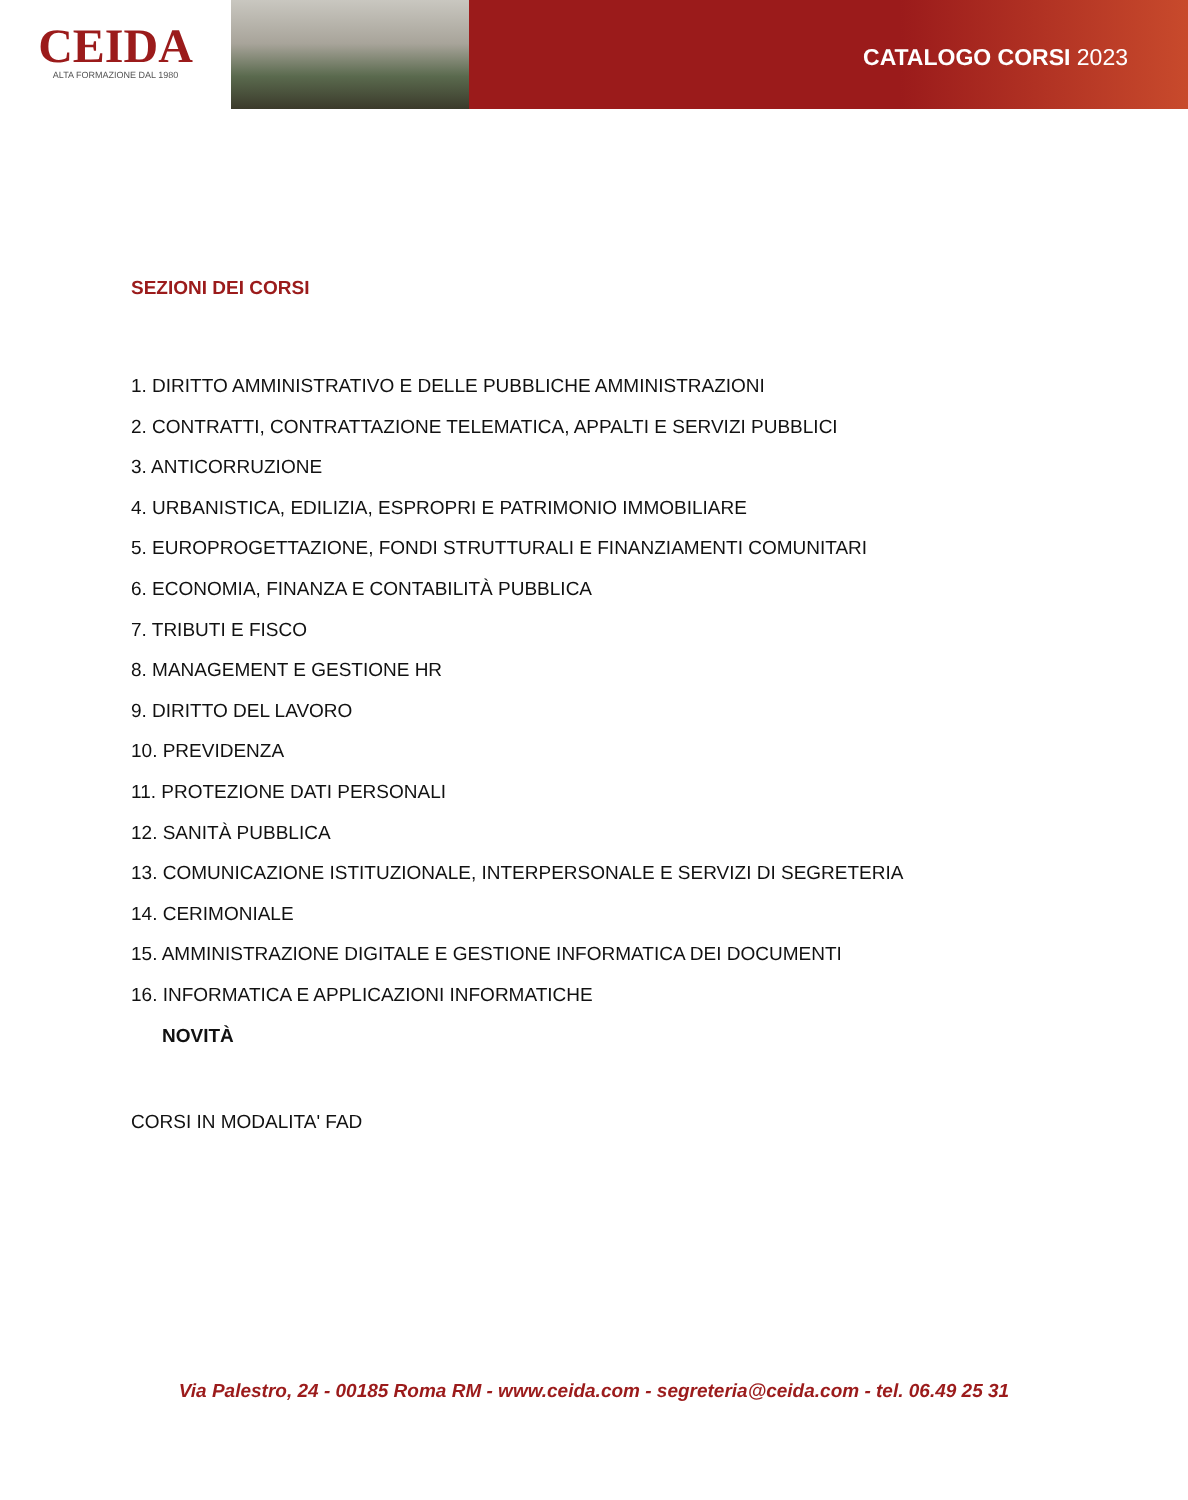CEIDA
ALTA FORMAZIONE DAL 1980
CATALOGO CORSI 2023
SEZIONI DEI CORSI
1. DIRITTO AMMINISTRATIVO E DELLE PUBBLICHE AMMINISTRAZIONI
2. CONTRATTI, CONTRATTAZIONE TELEMATICA, APPALTI E SERVIZI PUBBLICI
3. ANTICORRUZIONE
4. URBANISTICA, EDILIZIA, ESPROPRI E PATRIMONIO IMMOBILIARE
5. EUROPROGETTAZIONE, FONDI STRUTTURALI E FINANZIAMENTI COMUNITARI
6. ECONOMIA, FINANZA E CONTABILITÀ PUBBLICA
7. TRIBUTI E FISCO
8. MANAGEMENT E GESTIONE HR
9. DIRITTO DEL LAVORO
10. PREVIDENZA
11. PROTEZIONE DATI PERSONALI
12. SANITÀ PUBBLICA
13. COMUNICAZIONE ISTITUZIONALE, INTERPERSONALE E SERVIZI DI SEGRETERIA
14. CERIMONIALE
15. AMMINISTRAZIONE DIGITALE E GESTIONE INFORMATICA DEI DOCUMENTI
16. INFORMATICA E APPLICAZIONI INFORMATICHE
NOVITÀ
CORSI IN MODALITA' FAD
Via Palestro, 24 - 00185 Roma RM - www.ceida.com - segreteria@ceida.com - tel. 06.49 25 31